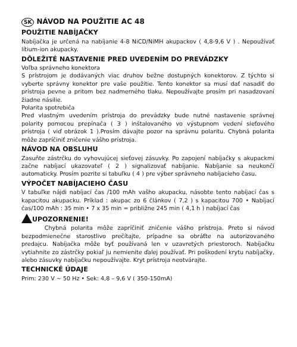SK NÁVOD NA POUŽITIE AC 48
POUŽITIE NABÍJAČKY
Nabíjačka je určená na nabíjanie 4-8 NiCD/NiMH akupackov ( 4,8-9,6 V ) . Nepoužívať lítium-ion akupacky.
DÔLEŽITÉ NASTAVENIE PRED UVEDENÍM DO PREVÁDZKY
Voľba správneho konektora
S prístrojom je dodávaných viac druhov bežne dostupných konektorov. Z týchto si vyberte správny konektor pre vaše použitie. Tento konektor sa musí dať nasadiť do prístroja pevne a pritom bez nadmerného tlaku. Nepoužívajte prosím pri nasadzovaní žiadne násilie.
Polarita spotrebiča
Pred vlastným uvedením prístroja do prevádzky bude nutné nastavenie správnej polarity pomocou prepínača ( 3 ) inštalovaného vo výstupnom vedení sieťového prístroja ( viď obrázok 1 ).Prosím dávajte pozor na správnu polaritu. Chybná polarita môže zapríčiniť zničenie vášho prístroja.
NÁVOD NA OBSLUHU
Zasuňte zástrčku do vyhovujúcej sieťovej zásuvky. Po zapojení nabíjačky s akupackmi začne nabíjací ukazovateľ ( 2 ) signalizovať nabíjanie. Nabíjanie sa neukončí automaticky. Prosím pozrite si tabuľku ( 4 ) pre výber správneho nabíjacieho času.
VÝPOČET NABÍJACIEHO ČASU
V tabuľke nájdi nabíjací čas /100 mAh vašho akupacku, násobte tento nabíjací čas s kapacitou akupacku. Príklad : akupac zo 6 článkov ( 7,2 ) s kapacitou 700 • Nabíjací čas/100 mAh : 35 min • 7 x 35 min = približne 245 min ( 4,1 h ) nabíjací čas
UPOZORNENIE!
Chybná polarita môže zapríčiniť zničenie vášho prístroja. Preto si návod bezpodmienečne starostlivo prečítajte, prípadne sa obráťte na autorizovaného predajcu. Nabíjačka môže byť používaná len v uzavretých priestoroch. Nabíjačku vytiahnite zo zástrčky pokiaľ ju nemienite ďalej používať. Pri poškodení krytu nabíjačky, alebo zásuvky nabíjačku nepoužívajte. Kryt prístroja neotvárajte.
TECHNICKÉ ÚDAJE
Prim: 230 V ~ 50 Hz • Sek: 4,8 – 9,6 V ( 350-150mA)